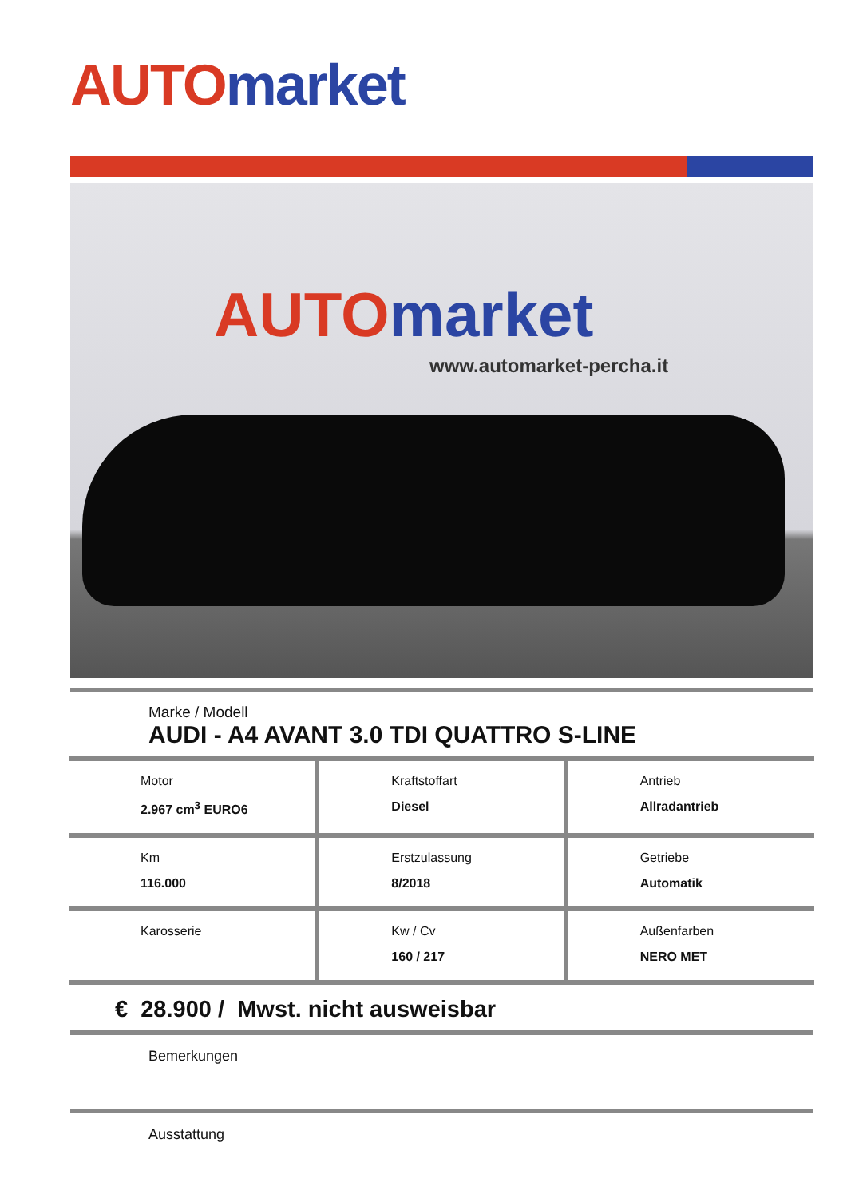AUTO market
AUTO market
www.automarket-percha.it
Marke / Modell
AUDI - A4 AVANT 3.0 TDI QUATTRO S-LINE
| Motor 2.967 cm<sup>3</sup> EURO6 | Kraftstoffart Diesel | Antrieb Allradantrieb |
| Km 116.000 | Erstzulassung 8/2018 | Getriebe Automatik |
| Karosserie | Kw / Cv 160 / 217 | Außenfarben NERO MET |
€ 28.900 / Mwst. nicht ausweisbar
Bemerkungen
Ausstattung